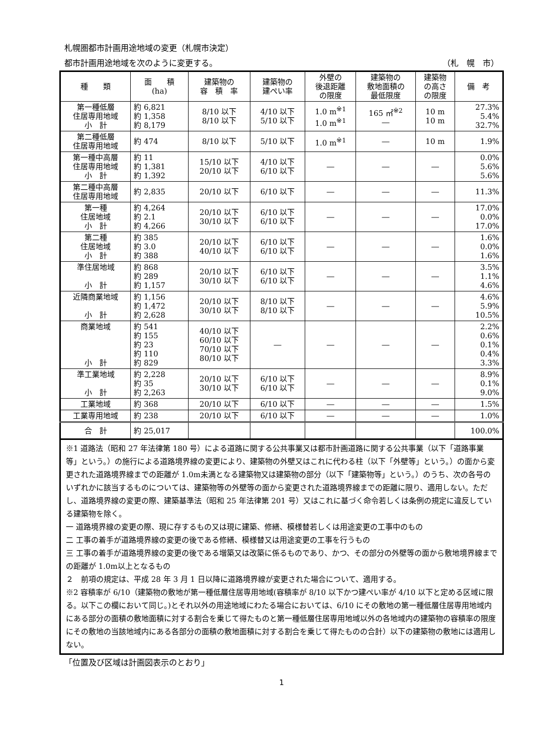札幌圏都市計画用途地域の変更（札幌市決定）
都市計画用途地域を次のように変更する。 （札　幌　市）
| 種 類 | 面 積 (ha) | 建築物の 容 積 率 | 建築物の 建ぺい率 | 外壁の 後退距離 の限度 | 建築物の 敷地面積の 最低限度 | 建築物 の高さ の限度 | 備 考 |
| --- | --- | --- | --- | --- | --- | --- | --- |
| 第一種低層 住居専用地域 小 計 | 約 6,821 約 1,358 約 8,179 | 8/10 以下 8/10 以下 | 4/10 以下 5/10 以下 | 1.0 m<sup>※1</sup> 1.0 m<sup>※1</sup> | 165 ㎡<sup>※2</sup> ― | 10 m 10 m | 27.3% 5.4% 32.7% |
| 第二種低層 住居専用地域 | 約 474 | 8/10 以下 | 5/10 以下 | 1.0 m<sup>※1</sup> | ― | 10 m | 1.9% |
| 第一種中高層 住居専用地域 小 計 | 約 11 約 1,381 約 1,392 | 15/10 以下 20/10 以下 | 4/10 以下 6/10 以下 | ― | ― | ― | 0.0% 5.6% 5.6% |
| 第二種中高層 住居専用地域 | 約 2,835 | 20/10 以下 | 6/10 以下 | ― | ― | ― | 11.3% |
| 第一種 住居地域 小 計 | 約 4,264 約 2.1 約 4,266 | 20/10 以下 30/10 以下 | 6/10 以下 6/10 以下 | ― | ― | ― | 17.0% 0.0% 17.0% |
| 第二種 住居地域 小 計 | 約 385 約 3.0 約 388 | 20/10 以下 40/10 以下 | 6/10 以下 6/10 以下 | ― | ― | ― | 1.6% 0.0% 1.6% |
| 準住居地域 小 計 | 約 868 約 289 約 1,157 | 20/10 以下 30/10 以下 | 6/10 以下 6/10 以下 | ― | ― | ― | 3.5% 1.1% 4.6% |
| 近隣商業地域 小 計 | 約 1,156 約 1,472 約 2,628 | 20/10 以下 30/10 以下 | 8/10 以下 8/10 以下 | ― | ― | ― | 4.6% 5.9% 10.5% |
| 商業地域 小 計 | 約 541 約 155 約 23 約 110 約 829 | 40/10 以下 60/10 以下 70/10 以下 80/10 以下 | ― | ― | ― | ― | 2.2% 0.6% 0.1% 0.4% 3.3% |
| 準工業地域 小 計 | 約 2,228 約 35 約 2,263 | 20/10 以下 30/10 以下 | 6/10 以下 6/10 以下 | ― | ― | ― | 8.9% 0.1% 9.0% |
| 工業地域 | 約 368 | 20/10 以下 | 6/10 以下 | ― | ― | ― | 1.5% |
| 工業専用地域 | 約 238 | 20/10 以下 | 6/10 以下 | ― | ― | ― | 1.0% |
| 合 計 | 約 25,017 | | | | | | 100.0% |
※1 道路法（昭和 27 年法律第 180 号）による道路に関する公共事業又は都市計画道路に関する公共事業（以下「道路事業等」という。）の施行による道路境界線の変更により、建築物の外壁又はこれに代わる柱（以下「外壁等」という。）の面から変更された道路境界線までの距離が 1.0m未満となる建築物又は建築物の部分（以下「建築物等」という。）のうち、次の各号のいずれかに該当するものについては、建築物等の外壁等の面から変更された道路境界線までの距離に限り、適用しない。ただし、道路境界線の変更の際、建築基準法（昭和 25 年法律第 201 号）又はこれに基づく命令若しくは条例の規定に違反している建築物を除く。
一 道路境界線の変更の際、現に存するもの又は現に建築、修繕、模様替若しくは用途変更の工事中のもの
二 工事の着手が道路境界線の変更の後である修繕、模様替又は用途変更の工事を行うもの
三 工事の着手が道路境界線の変更の後である増築又は改築に係るものであり、かつ、その部分の外壁等の面から敷地境界線までの距離が 1.0m以上となるもの
２　前項の規定は、平成 28 年 3 月 1 日以降に道路境界線が変更された場合について、適用する。
※2 容積率が 6/10（建築物の敷地が第一種低層住居専用地域(容積率が 8/10 以下かつ建ぺい率が 4/10 以下と定める区域に限る。以下この欄において同じ。)とそれ以外の用途地域にわたる場合においては、6/10 にその敷地の第一種低層住居専用地域内にある部分の面積の敷地面積に対する割合を乗じて得たものと第一種低層住居専用地域以外の各地域内の建築物の容積率の限度にその敷地の当該地域内にある各部分の面積の敷地面積に対する割合を乗じて得たものの合計）以下の建築物の敷地には適用しない。
「位置及び区域は計画図表示のとおり」
1